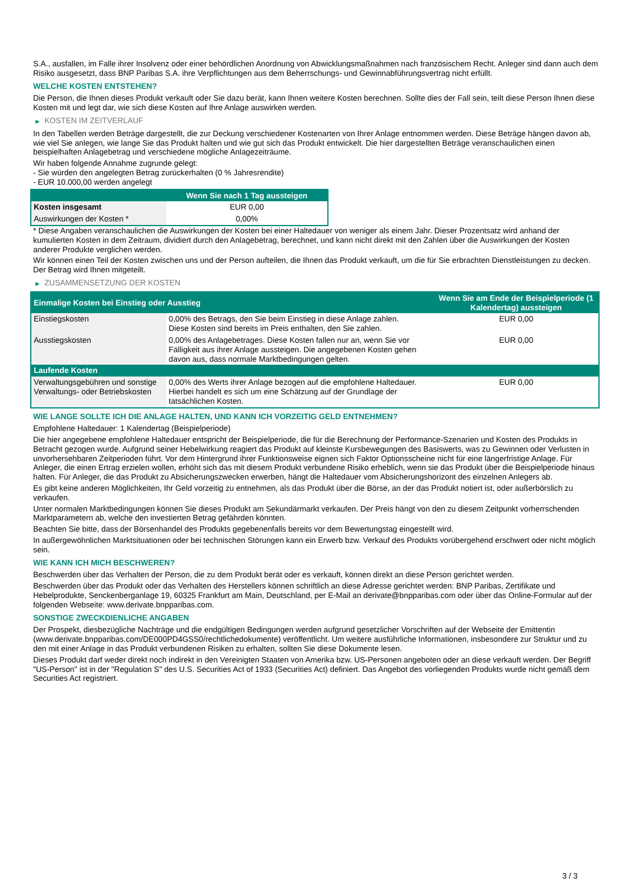S.A., ausfallen, im Falle ihrer Insolvenz oder einer behördlichen Anordnung von Abwicklungsmaßnahmen nach französischem Recht. Anleger sind dann auch dem Risiko ausgesetzt, dass BNP Paribas S.A. ihre Verpflichtungen aus dem Beherrschungs- und Gewinnabführungsvertrag nicht erfüllt.
WELCHE KOSTEN ENTSTEHEN?
Die Person, die Ihnen dieses Produkt verkauft oder Sie dazu berät, kann Ihnen weitere Kosten berechnen. Sollte dies der Fall sein, teilt diese Person Ihnen diese Kosten mit und legt dar, wie sich diese Kosten auf Ihre Anlage auswirken werden.
▶ KOSTEN IM ZEITVERLAUF
In den Tabellen werden Beträge dargestellt, die zur Deckung verschiedener Kostenarten von Ihrer Anlage entnommen werden. Diese Beträge hängen davon ab, wie viel Sie anlegen, wie lange Sie das Produkt halten und wie gut sich das Produkt entwickelt. Die hier dargestellten Beträge veranschaulichen einen beispielhaften Anlagebetrag und verschiedene mögliche Anlagezeiträume.
Wir haben folgende Annahme zugrunde gelegt:
- Sie würden den angelegten Betrag zurückerhalten (0 % Jahresrendite)
- EUR 10.000,00 werden angelegt
| | Wenn Sie nach 1 Tag aussteigen |
| --- | --- |
| Kosten insgesamt | EUR 0,00 |
| Auswirkungen der Kosten * | 0,00% |
* Diese Angaben veranschaulichen die Auswirkungen der Kosten bei einer Haltedauer von weniger als einem Jahr. Dieser Prozentsatz wird anhand der kumulierten Kosten in dem Zeitraum, dividiert durch den Anlagebetrag, berechnet, und kann nicht direkt mit den Zahlen über die Auswirkungen der Kosten anderer Produkte verglichen werden.
Wir können einen Teil der Kosten zwischen uns und der Person aufteilen, die Ihnen das Produkt verkauft, um die für Sie erbrachten Dienstleistungen zu decken. Der Betrag wird Ihnen mitgeteilt.
▶ ZUSAMMENSETZUNG DER KOSTEN
| Einmalige Kosten bei Einstieg oder Ausstieg | | Wenn Sie am Ende der Beispielperiode (1 Kalendertag) aussteigen |
| --- | --- | --- |
| Einstiegskosten | 0,00% des Betrags, den Sie beim Einstieg in diese Anlage zahlen. Diese Kosten sind bereits im Preis enthalten, den Sie zahlen. | EUR 0,00 |
| Ausstiegskosten | 0,00% des Anlagebetrages. Diese Kosten fallen nur an, wenn Sie vor Fälligkeit aus ihrer Anlage aussteigen. Die angegebenen Kosten gehen davon aus, dass normale Marktbedingungen gelten. | EUR 0,00 |
| Laufende Kosten | | |
| Verwaltungsgebühren und sonstige Verwaltungs- oder Betriebskosten | 0,00% des Werts ihrer Anlage bezogen auf die empfohlene Haltedauer. Hierbei handelt es sich um eine Schätzung auf der Grundlage der tatsächlichen Kosten. | EUR 0,00 |
WIE LANGE SOLLTE ICH DIE ANLAGE HALTEN, UND KANN ICH VORZEITIG GELD ENTNEHMEN?
Empfohlene Haltedauer: 1 Kalendertag (Beispielperiode)
Die hier angegebene empfohlene Haltedauer entspricht der Beispielperiode, die für die Berechnung der Performance-Szenarien und Kosten des Produkts in Betracht gezogen wurde. Aufgrund seiner Hebelwirkung reagiert das Produkt auf kleinste Kursbewegungen des Basiswerts, was zu Gewinnen oder Verlusten in unvorhersehbaren Zeitperioden führt. Vor dem Hintergrund ihrer Funktionsweise eignen sich Faktor Optionsscheine nicht für eine längerfristige Anlage. Für Anleger, die einen Ertrag erzielen wollen, erhöht sich das mit diesem Produkt verbundene Risiko erheblich, wenn sie das Produkt über die Beispielperiode hinaus halten. Für Anleger, die das Produkt zu Absicherungszwecken erwerben, hängt die Haltedauer vom Absicherungshorizont des einzelnen Anlegers ab.
Es gibt keine anderen Möglichkeiten, Ihr Geld vorzeitig zu entnehmen, als das Produkt über die Börse, an der das Produkt notiert ist, oder außerbörslich zu verkaufen.
Unter normalen Marktbedingungen können Sie dieses Produkt am Sekundärmarkt verkaufen. Der Preis hängt von den zu diesem Zeitpunkt vorherrschenden Marktparametern ab, welche den investierten Betrag gefährden könnten.
Beachten Sie bitte, dass der Börsenhandel des Produkts gegebenenfalls bereits vor dem Bewertungstag eingestellt wird.
In außergewöhnlichen Marktsituationen oder bei technischen Störungen kann ein Erwerb bzw. Verkauf des Produkts vorübergehend erschwert oder nicht möglich sein.
WIE KANN ICH MICH BESCHWEREN?
Beschwerden über das Verhalten der Person, die zu dem Produkt berät oder es verkauft, können direkt an diese Person gerichtet werden.
Beschwerden über das Produkt oder das Verhalten des Herstellers können schriftlich an diese Adresse gerichtet werden: BNP Paribas, Zertifikate und Hebelprodukte, Senckenberganlage 19, 60325 Frankfurt am Main, Deutschland, per E-Mail an derivate@bnpparibas.com oder über das Online-Formular auf der folgenden Webseite: www.derivate.bnpparibas.com.
SONSTIGE ZWECKDIENLICHE ANGABEN
Der Prospekt, diesbezügliche Nachträge und die endgültigen Bedingungen werden aufgrund gesetzlicher Vorschriften auf der Webseite der Emittentin (www.derivate.bnpparibas.com/DE000PD4GSS0/rechtlichedokumente) veröffentlicht. Um weitere ausführliche Informationen, insbesondere zur Struktur und zu den mit einer Anlage in das Produkt verbundenen Risiken zu erhalten, sollten Sie diese Dokumente lesen.
Dieses Produkt darf weder direkt noch indirekt in den Vereinigten Staaten von Amerika bzw. US-Personen angeboten oder an diese verkauft werden. Der Begriff "US-Person" ist in der "Regulation S" des U.S. Securities Act of 1933 (Securities Act) definiert. Das Angebot des vorliegenden Produkts wurde nicht gemäß dem Securities Act registriert.
3 / 3